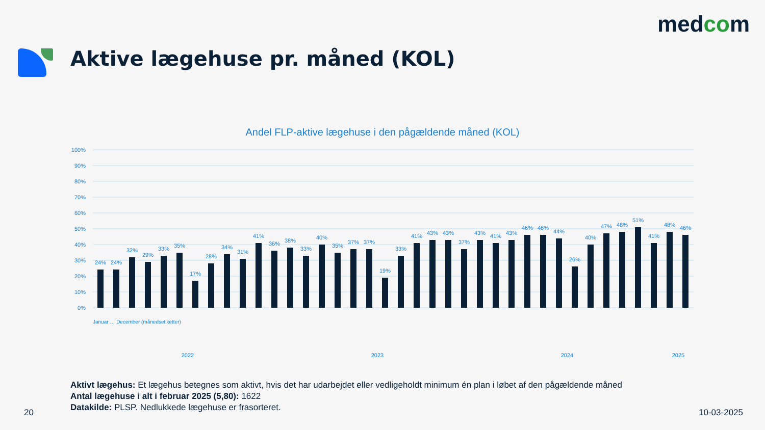medcom
Aktive lægehuse pr. måned (KOL)
Andel FLP-aktive lægehuse i den pågældende måned (KOL)
100%
90%
80%
70%
60%
50%
40%
30%
20%
10%
0%
24%
24%
32%
29%
33%
35%
17%
28%
34%
31%
41%
36%
38%
33%
40%
35%
37%
37%
19%
33%
41%
43%
43%
37%
43%
41%
43%
46%
46%
44%
26%
40%
47%
48%
51%
41%
48%
46%
2022
2023
2024
2025
Januar … December (månedsetiketter)
Aktivt lægehus: Et lægehus betegnes som aktivt, hvis det har udarbejdet eller vedligeholdt minimum én plan i løbet af den pågældende måned
Antal lægehuse i alt i februar 2025 (5,80): 1622
Datakilde: PLSP. Nedlukkede lægehuse er frasorteret.
20 10-03-2025